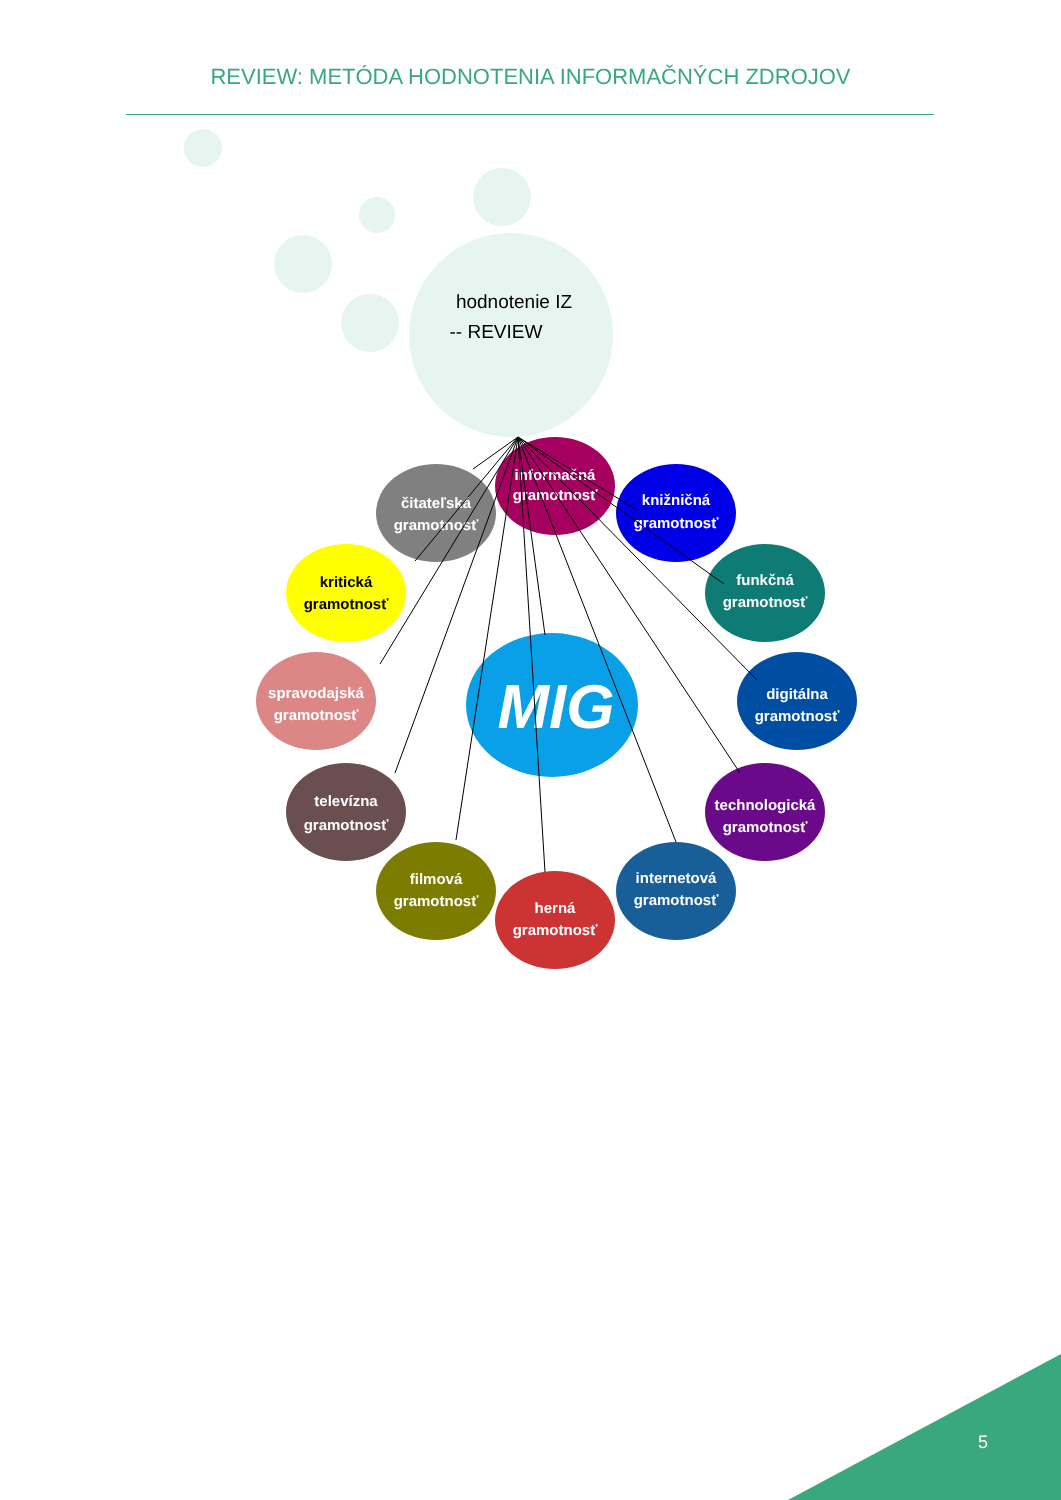REVIEW: METÓDA HODNOTENIA INFORMAČNÝCH ZDROJOV
hodnotenie IZ
-- REVIEW
MIG
informačná
gramotnosť
knižničná
gramotnosť
funkčná
gramotnosť
digitálna
gramotnosť
technologická
gramotnosť
internetová
gramotnosť
herná
gramotnosť
filmová
gramotnosť
televízna
gramotnosť
spravodajská
gramotnosť
kritická
gramotnosť
čitateľská
gramotnosť
5